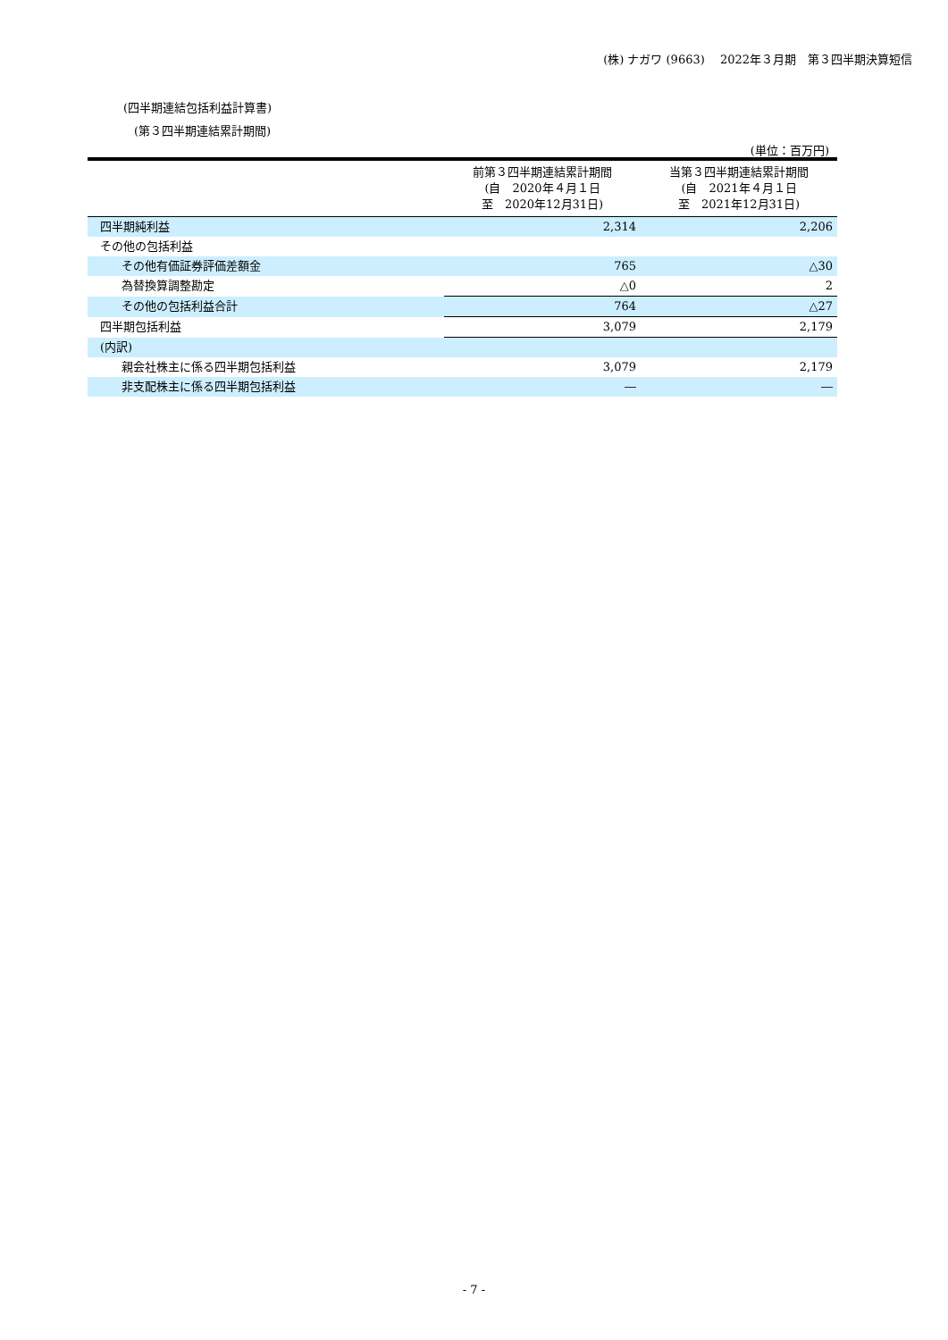(株) ナガワ (9663)　 2022年３月期　第３四半期決算短信
(四半期連結包括利益計算書)
(第３四半期連結累計期間)
(単位：百万円)
| | 前第３四半期連結累計期間 (自 2020年４月１日 至 2020年12月31日) | 当第３四半期連結累計期間 (自 2021年４月１日 至 2021年12月31日) |
| --- | --- | --- |
| 四半期純利益 | 2,314 | 2,206 |
| その他の包括利益 | | |
| その他有価証券評価差額金 | 765 | △30 |
| 為替換算調整勘定 | △0 | 2 |
| その他の包括利益合計 | 764 | △27 |
| 四半期包括利益 | 3,079 | 2,179 |
| (内訳) | | |
| 親会社株主に係る四半期包括利益 | 3,079 | 2,179 |
| 非支配株主に係る四半期包括利益 | ― | ― |
- 7 -